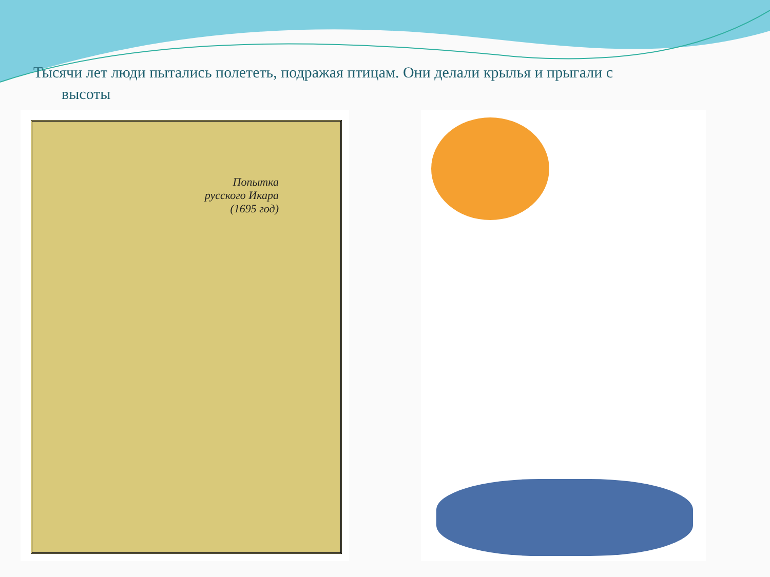Тысячи лет люди пытались полететь, подражая птицам. Они делали крылья и прыгали с
высоты
Попытка
русского Икара
(1695 год)